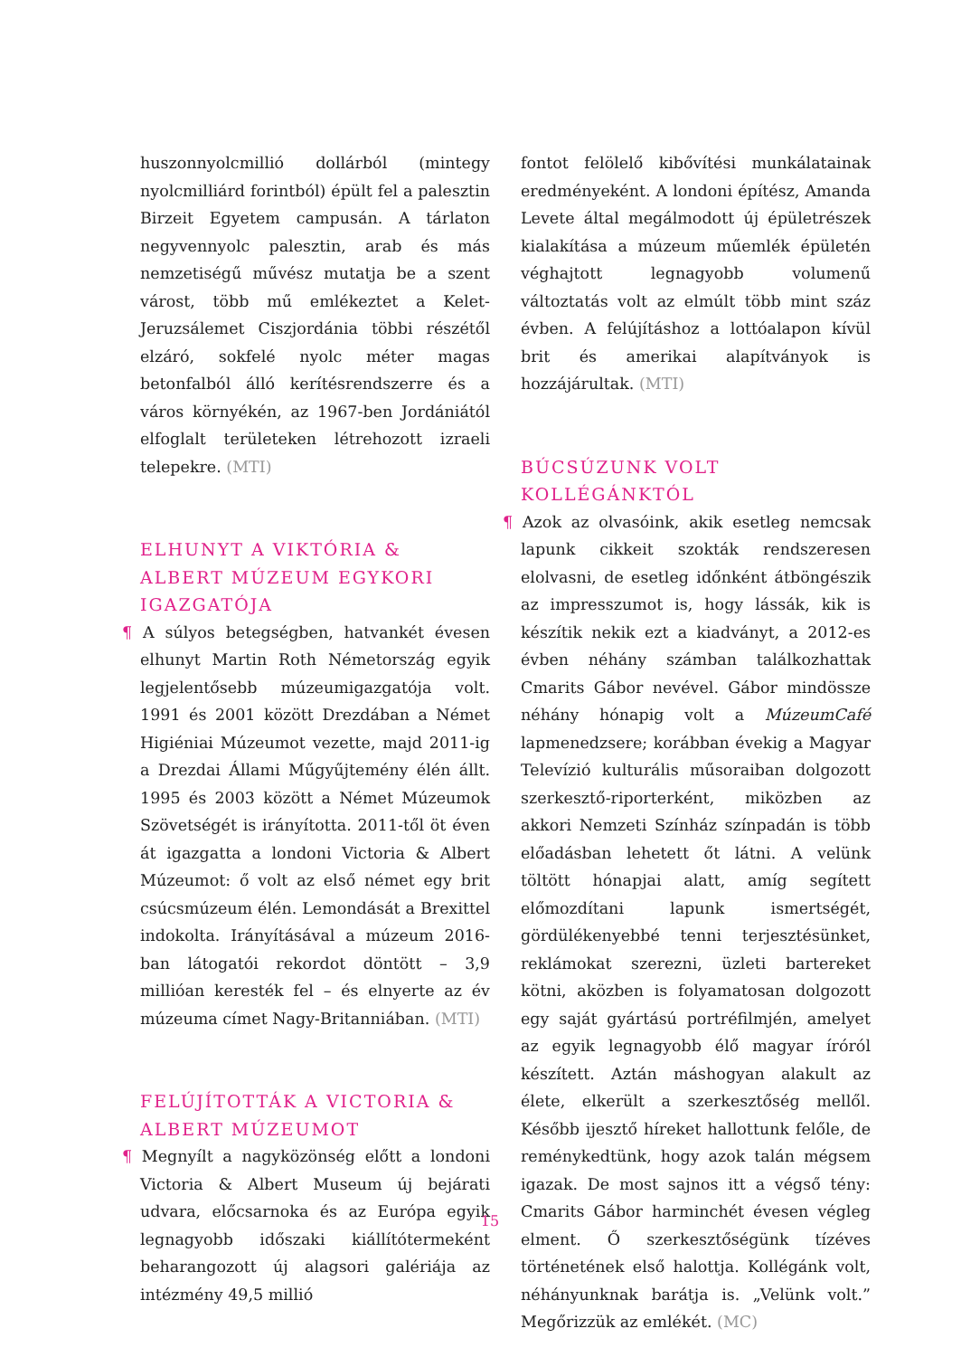huszonnyolcmillió dollárból (mintegy nyolcmilliárd forintból) épült fel a palesztin Birzeit Egyetem campusán. A tárlaton negyvennyolc palesztin, arab és más nemzetiségű művész mutatja be a szent várost, több mű emlékeztet a Kelet-Jeruzsálemet Ciszjordánia többi részétől elzáró, sokfelé nyolc méter magas betonfalból álló kerítésrendszerre és a város környékén, az 1967-ben Jordániától elfoglalt területeken létrehozott izraeli telepekre. (MTI)
ELHUNYT A VIKTÓRIA & ALBERT MÚZEUM EGYKORI IGAZGATÓJA
¶ A súlyos betegségben, hatvankét évesen elhunyt Martin Roth Németország egyik legjelentősebb múzeumigazgatója volt. 1991 és 2001 között Drezdában a Német Higiéniai Múzeumot vezette, majd 2011-ig a Drezdai Állami Műgyűjtemény élén állt. 1995 és 2003 között a Német Múzeumok Szövetségét is irányította. 2011-től öt éven át igazgatta a londoni Victoria & Albert Múzeumot: ő volt az első német egy brit csúcsmúzeum élén. Lemondását a Brexittel indokolta. Irányításával a múzeum 2016-ban látogatói rekordot döntött – 3,9 millióan keresték fel – és elnyerte az év múzeuma címet Nagy-Britanniában. (MTI)
FELÚJÍTOTTÁK A VICTORIA & ALBERT MÚZEUMOT
¶ Megnyílt a nagyközönség előtt a londoni Victoria & Albert Museum új bejárati udvara, előcsarnoka és az Európa egyik legnagyobb időszaki kiállítótermeként beharangozott új alagsori galériája az intézmény 49,5 millió
fontot felölelő kibővítési munkálatainak eredményeként. A londoni építész, Amanda Levete által megálmodott új épületrészek kialakítása a múzeum műemlék épületén véghajtott legnagyobb volumenű változtatás volt az elmúlt több mint száz évben. A felújításhoz a lottóalapon kívül brit és amerikai alapítványok is hozzájárultak. (MTI)
BÚCSÚZUNK VOLT KOLLÉGÁNKTÓL
¶ Azok az olvasóink, akik esetleg nemcsak lapunk cikkeit szokták rendszeresen elolvasni, de esetleg időnként átböngészik az impresszumot is, hogy lássák, kik is készítik nekik ezt a kiadványt, a 2012-es évben néhány számban találkozhattak Cmarits Gábor nevével. Gábor mindössze néhány hónapig volt a MúzeumCafé lapmenedzsere; korábban évekig a Magyar Televízió kulturális műsoraiban dolgozott szerkesztő-riporterként, miközben az akkori Nemzeti Színház színpadán is több előadásban lehetett őt látni. A velünk töltött hónapjai alatt, amíg segített előmozdítani lapunk ismertségét, gördülékenyebbé tenni terjesztésünket, reklámokat szerezni, üzleti bartereket kötni, aközben is folyamatosan dolgozott egy saját gyártású portréfilmjén, amelyet az egyik legnagyobb élő magyar íróról készített. Aztán máshogyan alakult az élete, elkerült a szerkesztőség mellől. Később ijesztő híreket hallottunk felőle, de reménykedtünk, hogy azok talán mégsem igazak. De most sajnos itt a végső tény: Cmarits Gábor harminchét évesen végleg elment. Ő szerkesztőségünk tízéves történetének első halottja. Kollégánk volt, néhányunknak barátja is. „Velünk volt.” Megőrizzük az emlékét. (MC)
15